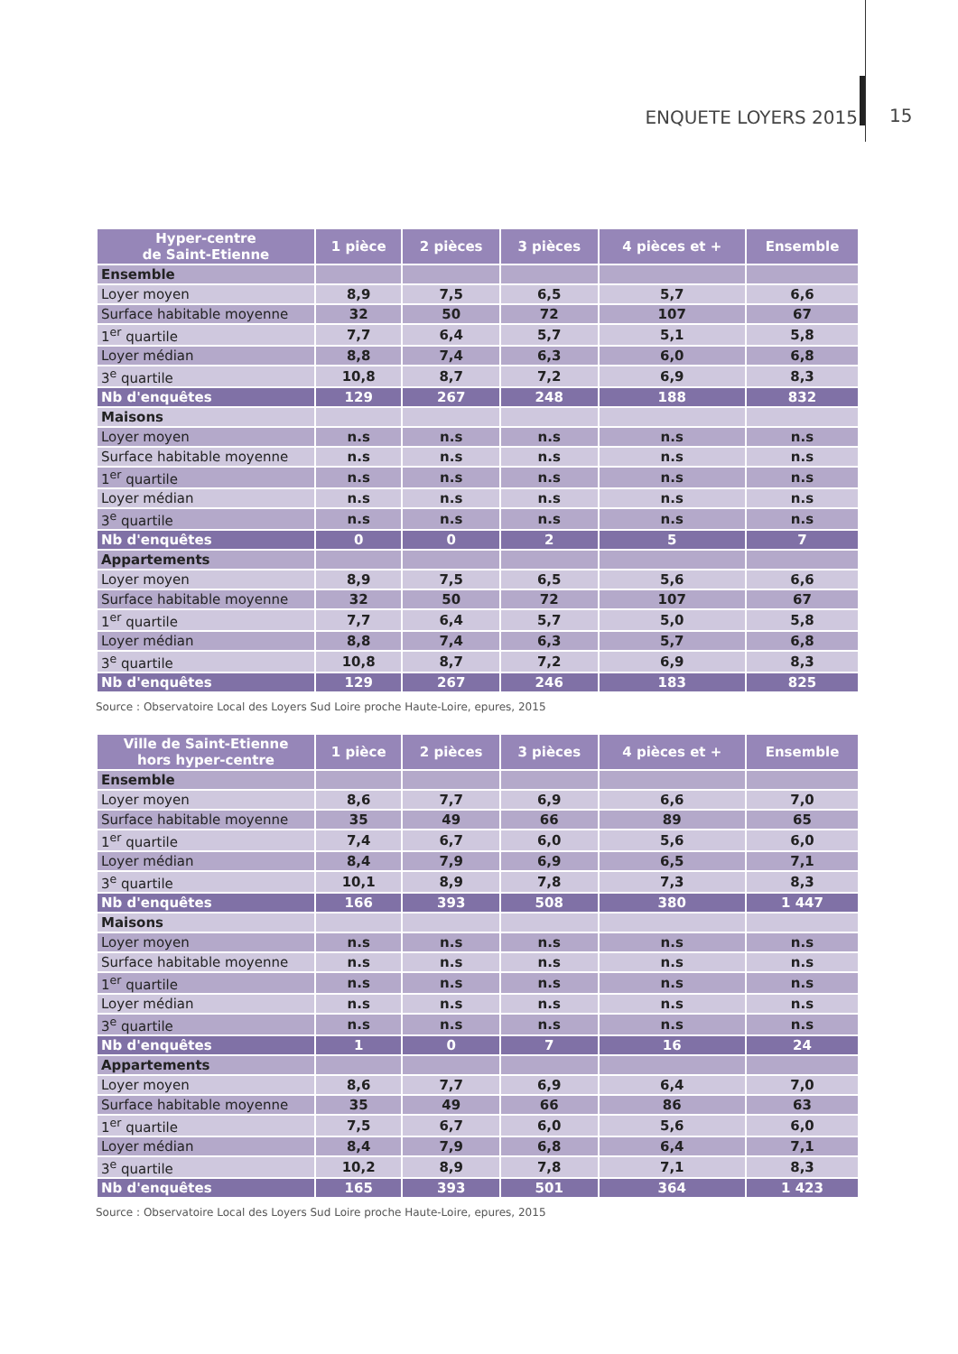ENQUETE LOYERS 2015 15
| Hyper-centre de Saint-Etienne | 1 pièce | 2 pièces | 3 pièces | 4 pièces et + | Ensemble |
| --- | --- | --- | --- | --- | --- |
| Ensemble | | | | | |
| Loyer moyen | 8,9 | 7,5 | 6,5 | 5,7 | 6,6 |
| Surface habitable moyenne | 32 | 50 | 72 | 107 | 67 |
| 1<sup>er</sup> quartile | 7,7 | 6,4 | 5,7 | 5,1 | 5,8 |
| Loyer médian | 8,8 | 7,4 | 6,3 | 6,0 | 6,8 |
| 3<sup>e</sup> quartile | 10,8 | 8,7 | 7,2 | 6,9 | 8,3 |
| Nb d'enquêtes | 129 | 267 | 248 | 188 | 832 |
| Maisons | | | | | |
| Loyer moyen | n.s | n.s | n.s | n.s | n.s |
| Surface habitable moyenne | n.s | n.s | n.s | n.s | n.s |
| 1<sup>er</sup> quartile | n.s | n.s | n.s | n.s | n.s |
| Loyer médian | n.s | n.s | n.s | n.s | n.s |
| 3<sup>e</sup> quartile | n.s | n.s | n.s | n.s | n.s |
| Nb d'enquêtes | 0 | 0 | 2 | 5 | 7 |
| Appartements | | | | | |
| Loyer moyen | 8,9 | 7,5 | 6,5 | 5,6 | 6,6 |
| Surface habitable moyenne | 32 | 50 | 72 | 107 | 67 |
| 1<sup>er</sup> quartile | 7,7 | 6,4 | 5,7 | 5,0 | 5,8 |
| Loyer médian | 8,8 | 7,4 | 6,3 | 5,7 | 6,8 |
| 3<sup>e</sup> quartile | 10,8 | 8,7 | 7,2 | 6,9 | 8,3 |
| Nb d'enquêtes | 129 | 267 | 246 | 183 | 825 |
Source : Observatoire Local des Loyers Sud Loire proche Haute-Loire, epures, 2015
| Ville de Saint-Etienne hors hyper-centre | 1 pièce | 2 pièces | 3 pièces | 4 pièces et + | Ensemble |
| --- | --- | --- | --- | --- | --- |
| Ensemble | | | | | |
| Loyer moyen | 8,6 | 7,7 | 6,9 | 6,6 | 7,0 |
| Surface habitable moyenne | 35 | 49 | 66 | 89 | 65 |
| 1<sup>er</sup> quartile | 7,4 | 6,7 | 6,0 | 5,6 | 6,0 |
| Loyer médian | 8,4 | 7,9 | 6,9 | 6,5 | 7,1 |
| 3<sup>e</sup> quartile | 10,1 | 8,9 | 7,8 | 7,3 | 8,3 |
| Nb d'enquêtes | 166 | 393 | 508 | 380 | 1 447 |
| Maisons | | | | | |
| Loyer moyen | n.s | n.s | n.s | n.s | n.s |
| Surface habitable moyenne | n.s | n.s | n.s | n.s | n.s |
| 1<sup>er</sup> quartile | n.s | n.s | n.s | n.s | n.s |
| Loyer médian | n.s | n.s | n.s | n.s | n.s |
| 3<sup>e</sup> quartile | n.s | n.s | n.s | n.s | n.s |
| Nb d'enquêtes | 1 | 0 | 7 | 16 | 24 |
| Appartements | | | | | |
| Loyer moyen | 8,6 | 7,7 | 6,9 | 6,4 | 7,0 |
| Surface habitable moyenne | 35 | 49 | 66 | 86 | 63 |
| 1<sup>er</sup> quartile | 7,5 | 6,7 | 6,0 | 5,6 | 6,0 |
| Loyer médian | 8,4 | 7,9 | 6,8 | 6,4 | 7,1 |
| 3<sup>e</sup> quartile | 10,2 | 8,9 | 7,8 | 7,1 | 8,3 |
| Nb d'enquêtes | 165 | 393 | 501 | 364 | 1 423 |
Source : Observatoire Local des Loyers Sud Loire proche Haute-Loire, epures, 2015